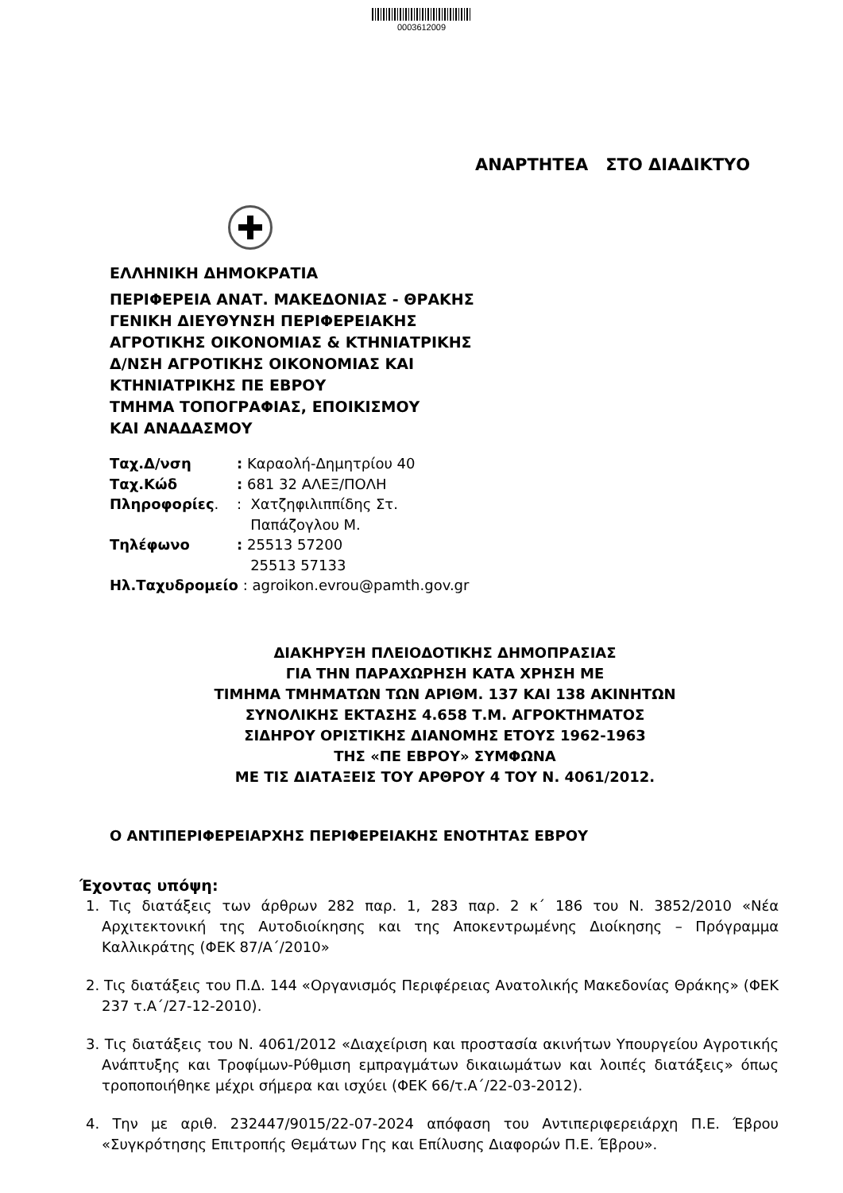0003612009
ΑΝΑΡΤΗΤΕΑ ΣΤΟ ΔΙΑΔΙΚΤΥΟ
ΕΛΛΗΝΙΚΗ ΔΗΜΟΚΡΑΤΙΑ
ΠΕΡΙΦΕΡΕΙΑ ΑΝΑΤ. ΜΑΚΕΔΟΝΙΑΣ - ΘΡΑΚΗΣ
ΓΕΝΙΚΗ ΔΙΕΥΘΥΝΣΗ ΠΕΡΙΦΕΡΕΙΑΚΗΣ
ΑΓΡΟΤΙΚΗΣ ΟΙΚΟΝΟΜΙΑΣ & ΚΤΗΝΙΑΤΡΙΚΗΣ
Δ/ΝΣΗ ΑΓΡΟΤΙΚΗΣ ΟΙΚΟΝΟΜΙΑΣ ΚΑΙ
ΚΤΗΝΙΑΤΡΙΚΗΣ ΠΕ ΕΒΡΟΥ
ΤΜΗΜΑ ΤΟΠΟΓΡΑΦΙΑΣ, ΕΠΟΙΚΙΣΜΟΥ
ΚΑΙ ΑΝΑΔΑΣΜΟΥ
| Ταχ.Δ/νση | : Καραολή-Δημητρίου 40 |
| Ταχ.Κώδ | : 681 32 ΑΛΕΞ/ΠΟΛΗ |
| Πληροφορίες . | : Χατζηφιλιππίδης Στ. Παπάζογλου Μ. |
| Τηλέφωνο | : 25513 57200 25513 57133 |
| Ηλ.Ταχυδρομείο : agroikon.evrou@pamth.gov.gr | |
ΔΙΑΚΗΡΥΞΗ ΠΛΕΙΟΔΟΤΙΚΗΣ ΔΗΜΟΠΡΑΣΙΑΣ
ΓΙΑ ΤΗΝ ΠΑΡΑΧΩΡΗΣΗ ΚΑΤΑ ΧΡΗΣΗ ΜΕ
ΤΙΜΗΜΑ ΤΜΗΜΑΤΩΝ ΤΩΝ ΑΡΙΘΜ. 137 ΚΑΙ 138 ΑΚΙΝΗΤΩΝ
ΣΥΝΟΛΙΚΗΣ ΕΚΤΑΣΗΣ 4.658 Τ.Μ. ΑΓΡΟΚΤΗΜΑΤΟΣ
ΣΙΔΗΡΟΥ ΟΡΙΣΤΙΚΗΣ ΔΙΑΝΟΜΗΣ ΕΤΟΥΣ 1962-1963
ΤΗΣ «ΠΕ ΕΒΡΟΥ» ΣΥΜΦΩΝΑ
ΜΕ ΤΙΣ ΔΙΑΤΑΞΕΙΣ ΤΟΥ ΑΡΘΡΟΥ 4 ΤΟΥ Ν. 4061/2012.
Ο ΑΝΤΙΠΕΡΙΦΕΡΕΙΑΡΧΗΣ ΠΕΡΙΦΕΡΕΙΑΚΗΣ ΕΝΟΤΗΤΑΣ ΕΒΡΟΥ
Έχοντας υπόψη:
1. Τις διατάξεις των άρθρων 282 παρ. 1, 283 παρ. 2 κ΄ 186 του Ν. 3852/2010 «Νέα Αρχιτεκτονική της Αυτοδιοίκησης και της Αποκεντρωμένης Διοίκησης – Πρόγραμμα Καλλικράτης (ΦΕΚ 87/Α΄/2010»
2. Τις διατάξεις του Π.Δ. 144 «Οργανισμός Περιφέρειας Ανατολικής Μακεδονίας Θράκης» (ΦΕΚ 237 τ.Α΄/27-12-2010).
3. Τις διατάξεις του Ν. 4061/2012 «Διαχείριση και προστασία ακινήτων Υπουργείου Αγροτικής Ανάπτυξης και Τροφίμων-Ρύθμιση εμπραγμάτων δικαιωμάτων και λοιπές διατάξεις» όπως τροποποιήθηκε μέχρι σήμερα και ισχύει (ΦΕΚ 66/τ.Α΄/22-03-2012).
4. Την με αριθ. 232447/9015/22-07-2024 απόφαση του Αντιπεριφερειάρχη Π.Ε. Έβρου «Συγκρότησης Επιτροπής Θεμάτων Γης και Επίλυσης Διαφορών Π.Ε. Έβρου».